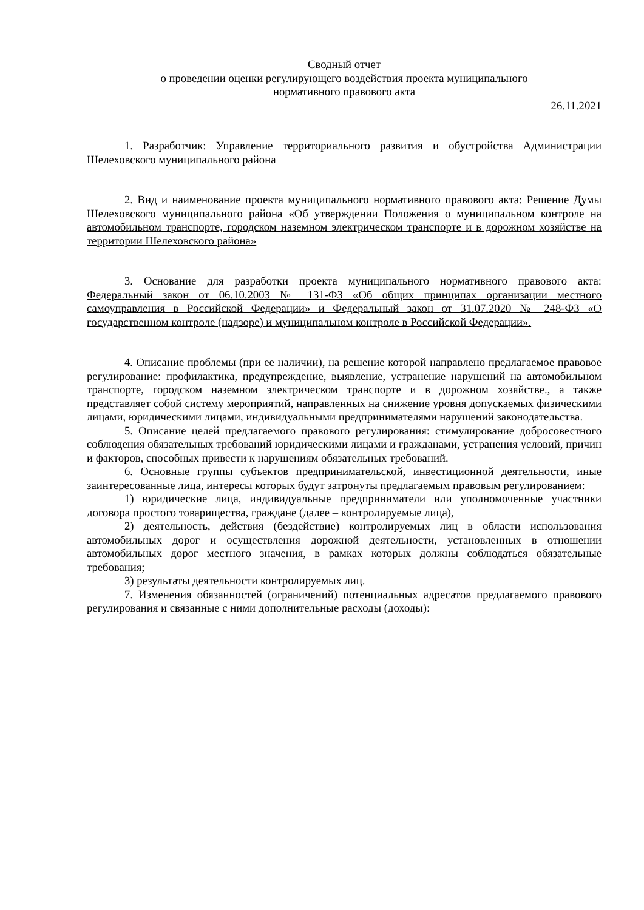Сводный отчет
о проведении оценки регулирующего воздействия проекта муниципального
нормативного правового акта
26.11.2021
1. Разработчик: Управление территориального развития и обустройства Администрации Шелеховского муниципального района
2. Вид и наименование проекта муниципального нормативного правового акта: Решение Думы Шелеховского муниципального района «Об утверждении Положения о муниципальном контроле на автомобильном транспорте, городском наземном электрическом транспорте и в дорожном хозяйстве на территории Шелеховского района»
3. Основание для разработки проекта муниципального нормативного правового акта: Федеральный закон от 06.10.2003 № 131-ФЗ «Об общих принципах организации местного самоуправления в Российской Федерации» и Федеральный закон от 31.07.2020 № 248-ФЗ «О государственном контроле (надзоре) и муниципальном контроле в Российской Федерации».
4. Описание проблемы (при ее наличии), на решение которой направлено предлагаемое правовое регулирование: профилактика, предупреждение, выявление, устранение нарушений на автомобильном транспорте, городском наземном электрическом транспорте и в дорожном хозяйстве., а также представляет собой систему мероприятий, направленных на снижение уровня допускаемых физическими лицами, юридическими лицами, индивидуальными предпринимателями нарушений законодательства.
5. Описание целей предлагаемого правового регулирования: стимулирование добросовестного соблюдения обязательных требований юридическими лицами и гражданами, устранения условий, причин и факторов, способных привести к нарушениям обязательных требований.
6. Основные группы субъектов предпринимательской, инвестиционной деятельности, иные заинтересованные лица, интересы которых будут затронуты предлагаемым правовым регулированием:
1) юридические лица, индивидуальные предприниматели или уполномоченные участники договора простого товарищества, граждане (далее – контролируемые лица),
2) деятельность, действия (бездействие) контролируемых лиц в области использования автомобильных дорог и осуществления дорожной деятельности, установленных в отношении автомобильных дорог местного значения, в рамках которых должны соблюдаться обязательные требования;
3) результаты деятельности контролируемых лиц.
7. Изменения обязанностей (ограничений) потенциальных адресатов предлагаемого правового регулирования и связанные с ними дополнительные расходы (доходы):